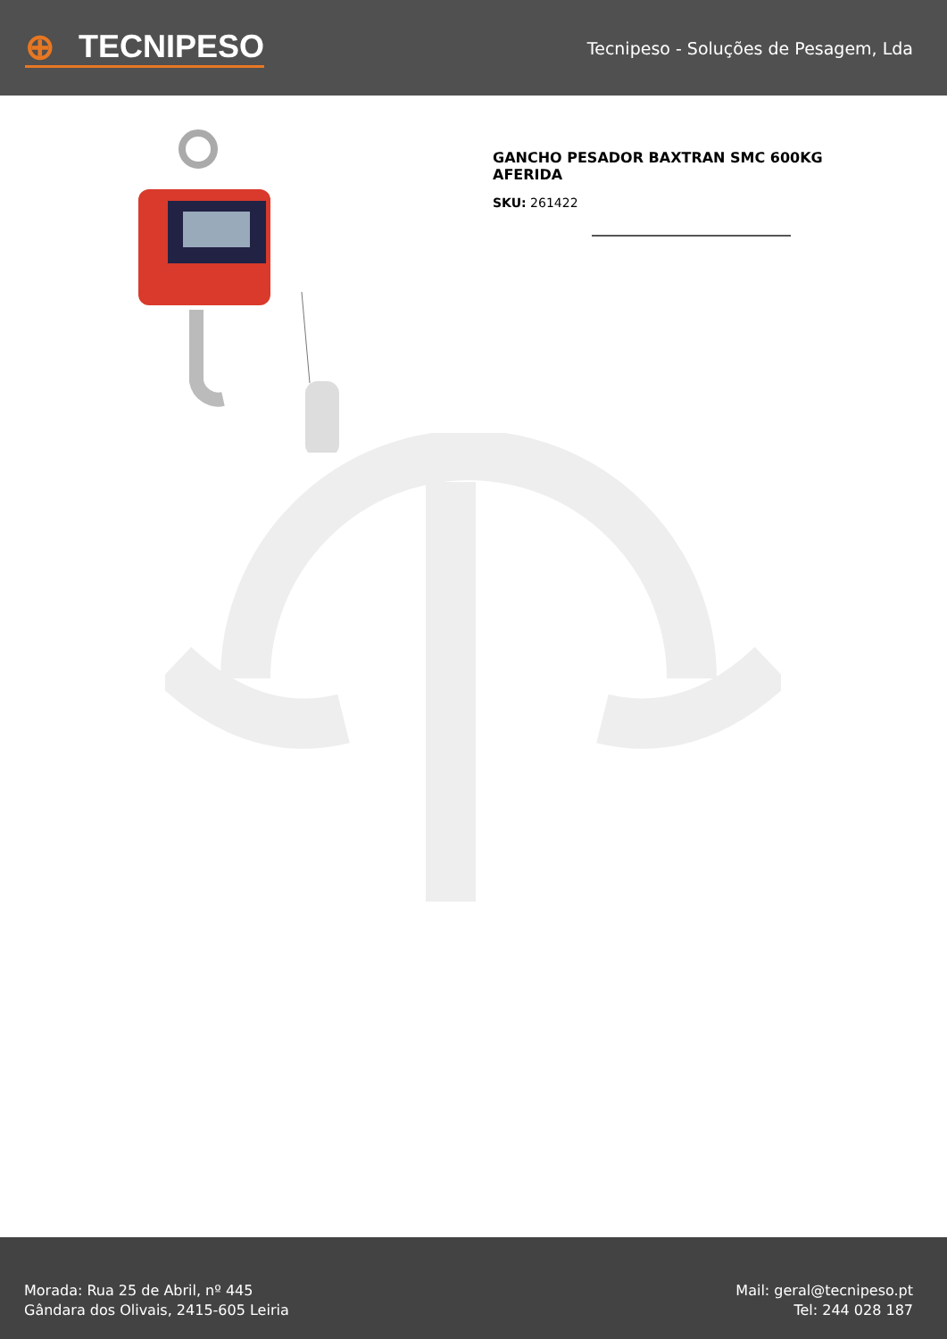⊕ TECNIPESO
Tecnipeso - Soluções de Pesagem, Lda
GANCHO PESADOR BAXTRAN SMC 600KG
AFERIDA
SKU: 261422
Morada: Rua 25 de Abril, nº 445
Gândara dos Olivais, 2415-605 Leiria
Mail: geral@tecnipeso.pt
Tel: 244 028 187